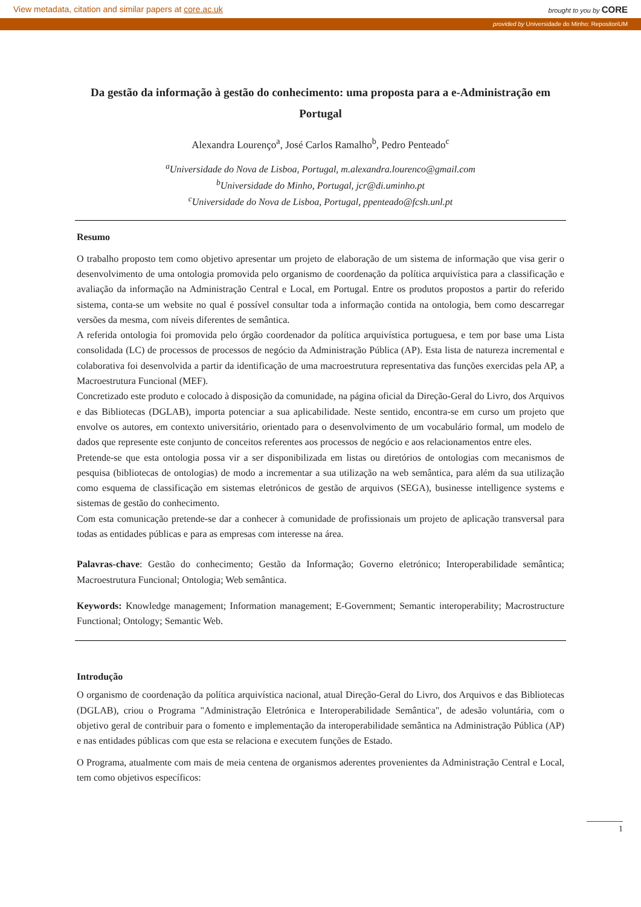View metadata, citation and similar papers at core.ac.uk brought to you by CORE
provided by Universidade do Minho: RepositoriUM
Da gestão da informação à gestão do conhecimento: uma proposta para a e-Administração em Portugal
Alexandra Lourenço<sup>a</sup>, José Carlos Ramalho<sup>b</sup>, Pedro Penteado<sup>c</sup>
<sup>a</sup> Universidade do Nova de Lisboa, Portugal, m.alexandra.lourenco@gmail.com
<sup>b</sup> Universidade do Minho, Portugal, jcr@di.uminho.pt
<sup>c</sup> Universidade do Nova de Lisboa, Portugal, ppenteado@fcsh.unl.pt
Resumo
O trabalho proposto tem como objetivo apresentar um projeto de elaboração de um sistema de informação que visa gerir o desenvolvimento de uma ontologia promovida pelo organismo de coordenação da política arquivística para a classificação e avaliação da informação na Administração Central e Local, em Portugal. Entre os produtos propostos a partir do referido sistema, conta-se um website no qual é possível consultar toda a informação contida na ontologia, bem como descarregar versões da mesma, com níveis diferentes de semântica.
A referida ontologia foi promovida pelo órgão coordenador da política arquivística portuguesa, e tem por base uma Lista consolidada (LC) de processos de processos de negócio da Administração Pública (AP). Esta lista de natureza incremental e colaborativa foi desenvolvida a partir da identificação de uma macroestrutura representativa das funções exercidas pela AP, a Macroestrutura Funcional (MEF).
Concretizado este produto e colocado à disposição da comunidade, na página oficial da Direção-Geral do Livro, dos Arquivos e das Bibliotecas (DGLAB), importa potenciar a sua aplicabilidade. Neste sentido, encontra-se em curso um projeto que envolve os autores, em contexto universitário, orientado para o desenvolvimento de um vocabulário formal, um modelo de dados que represente este conjunto de conceitos referentes aos processos de negócio e aos relacionamentos entre eles.
Pretende-se que esta ontologia possa vir a ser disponibilizada em listas ou diretórios de ontologias com mecanismos de pesquisa (bibliotecas de ontologias) de modo a incrementar a sua utilização na web semântica, para além da sua utilização como esquema de classificação em sistemas eletrónicos de gestão de arquivos (SEGA), businesse intelligence systems e sistemas de gestão do conhecimento.
Com esta comunicação pretende-se dar a conhecer à comunidade de profissionais um projeto de aplicação transversal para todas as entidades públicas e para as empresas com interesse na área.
Palavras-chave: Gestão do conhecimento; Gestão da Informação; Governo eletrónico; Interoperabilidade semântica; Macroestrutura Funcional; Ontologia; Web semântica.
Keywords: Knowledge management; Information management; E-Government; Semantic interoperability; Macrostructure Functional; Ontology; Semantic Web.
Introdução
O organismo de coordenação da política arquivística nacional, atual Direção-Geral do Livro, dos Arquivos e das Bibliotecas (DGLAB), criou o Programa "Administração Eletrónica e Interoperabilidade Semântica", de adesão voluntária, com o objetivo geral de contribuir para o fomento e implementação da interoperabilidade semântica na Administração Pública (AP) e nas entidades públicas com que esta se relaciona e executem funções de Estado.
O Programa, atualmente com mais de meia centena de organismos aderentes provenientes da Administração Central e Local, tem como objetivos específicos:
1